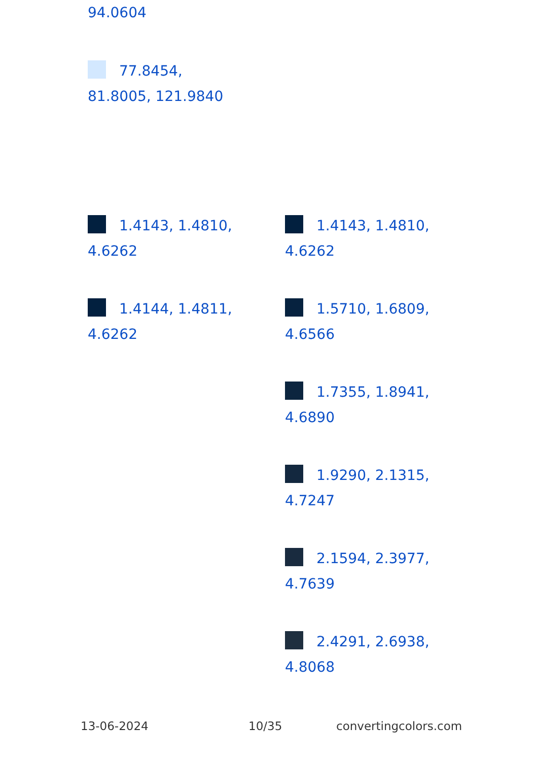94.0604
77.8454, 81.8005, 121.9840
1.4143, 1.4810, 4.6262
1.4143, 1.4810, 4.6262
1.4144, 1.4811, 4.6262
1.5710, 1.6809, 4.6566
1.7355, 1.8941, 4.6890
1.9290, 2.1315, 4.7247
2.1594, 2.3977, 4.7639
2.4291, 2.6938, 4.8068
13-06-2024 10/35 convertingcolors.com